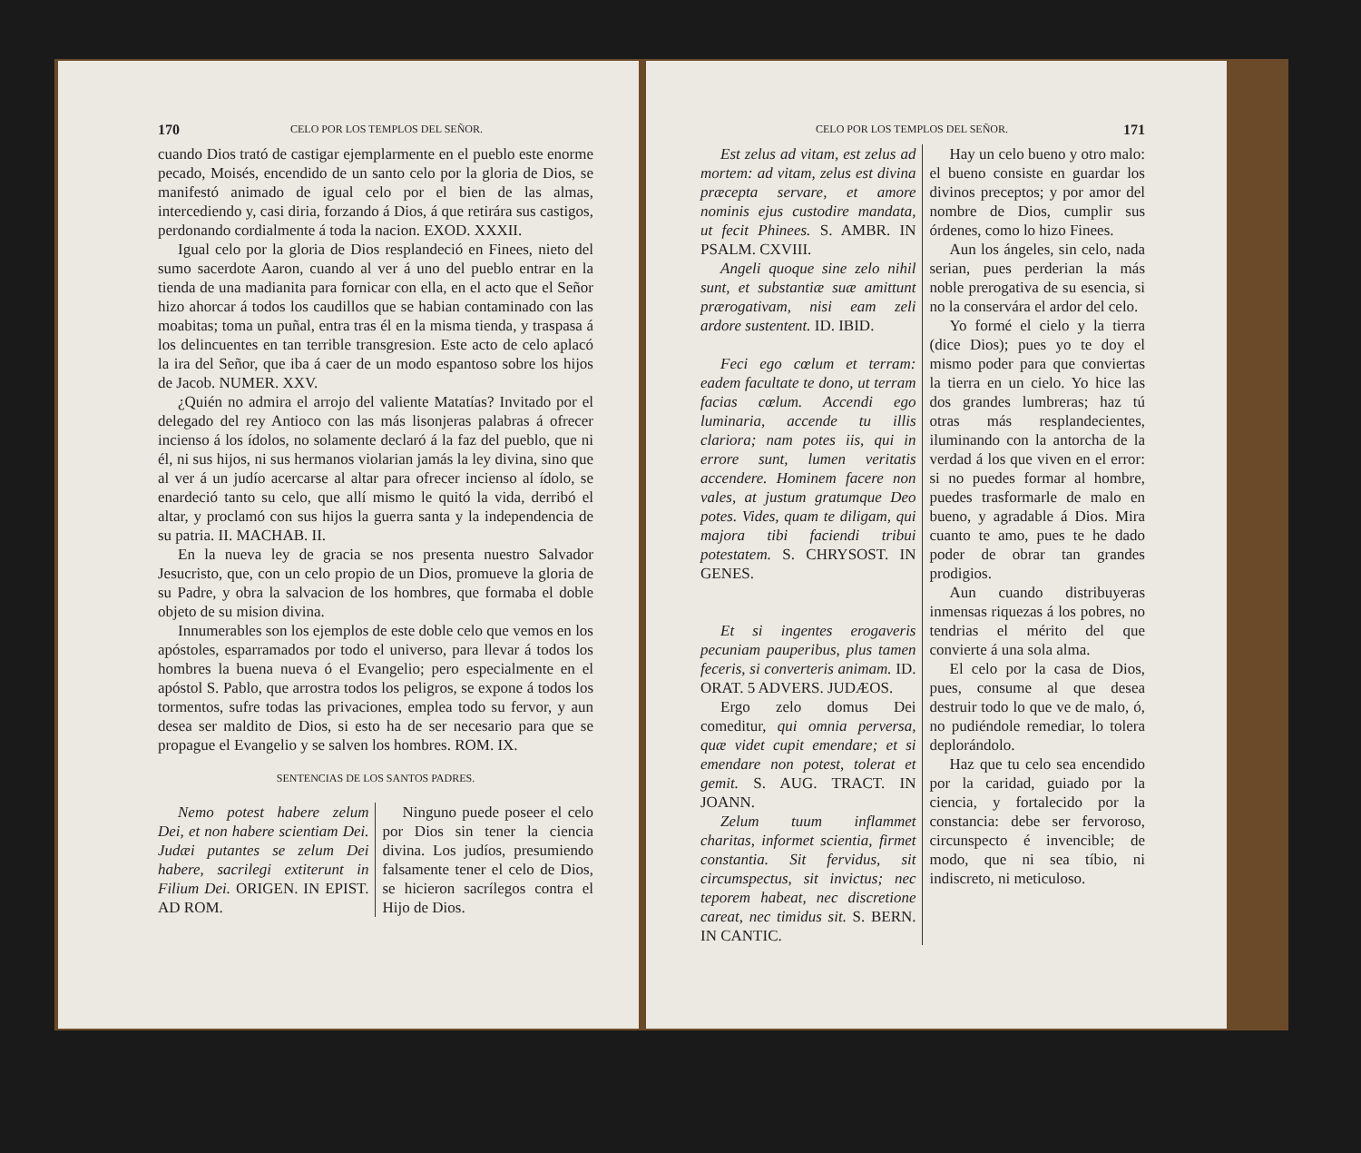170 CELO POR LOS TEMPLOS DEL SEÑOR.
cuando Dios trató de castigar ejemplarmente en el pueblo este enorme pecado, Moisés, encendido de un santo celo por la gloria de Dios, se manifestó animado de igual celo por el bien de las almas, intercediendo y, casi diria, forzando á Dios, á que retirára sus castigos, perdonando cordialmente á toda la nacion. EXOD. XXXII.
Igual celo por la gloria de Dios resplandeció en Finees, nieto del sumo sacerdote Aaron, cuando al ver á uno del pueblo entrar en la tienda de una madianita para fornicar con ella, en el acto que el Señor hizo ahorcar á todos los caudillos que se habian contaminado con las moabitas; toma un puñal, entra tras él en la misma tienda, y traspasa á los delincuentes en tan terrible transgresion. Este acto de celo aplacó la ira del Señor, que iba á caer de un modo espantoso sobre los hijos de Jacob. NUMER. XXV.
¿Quién no admira el arrojo del valiente Matatías? Invitado por el delegado del rey Antioco con las más lisonjeras palabras á ofrecer incienso á los ídolos, no solamente declaró á la faz del pueblo, que ni él, ni sus hijos, ni sus hermanos violarian jamás la ley divina, sino que al ver á un judío acercarse al altar para ofrecer incienso al ídolo, se enardeció tanto su celo, que allí mismo le quitó la vida, derribó el altar, y proclamó con sus hijos la guerra santa y la independencia de su patria. II. MACHAB. II.
En la nueva ley de gracia se nos presenta nuestro Salvador Jesucristo, que, con un celo propio de un Dios, promueve la gloria de su Padre, y obra la salvacion de los hombres, que formaba el doble objeto de su mision divina.
Innumerables son los ejemplos de este doble celo que vemos en los apóstoles, esparramados por todo el universo, para llevar á todos los hombres la buena nueva ó el Evangelio; pero especialmente en el apóstol S. Pablo, que arrostra todos los peligros, se expone á todos los tormentos, sufre todas las privaciones, emplea todo su fervor, y aun desea ser maldito de Dios, si esto ha de ser necesario para que se propague el Evangelio y se salven los hombres. ROM. IX.
SENTENCIAS DE LOS SANTOS PADRES.
Nemo potest habere zelum Dei, et non habere scientiam Dei. Judæi putantes se zelum Dei habere, sacrilegi extiterunt in Filium Dei. ORIGEN. IN EPIST. AD ROM.
Ninguno puede poseer el celo por Dios sin tener la ciencia divina. Los judíos, presumiendo falsamente tener el celo de Dios, se hicieron sacrílegos contra el Hijo de Dios.
CELO POR LOS TEMPLOS DEL SEÑOR. 171
Est zelus ad vitam, est zelus ad mortem: ad vitam, zelus est divina præcepta servare, et amore nominis ejus custodire mandata, ut fecit Phinees. S. AMBR. IN PSALM. CXVIII.
Angeli quoque sine zelo nihil sunt, et substantiæ suæ amittunt prærogativam, nisi eam zeli ardore sustentent. ID. IBID.
Feci ego cœlum et terram: eadem facultate te dono, ut terram facias cœlum. Accendi ego luminaria, accende tu illis clariora; nam potes iis, qui in errore sunt, lumen veritatis accendere. Hominem facere non vales, at justum gratumque Deo potes. Vides, quam te diligam, qui majora tibi faciendi tribui potestatem. S. CHRYSOST. IN GENES.
Et si ingentes erogaveris pecuniam pauperibus, plus tamen feceris, si converteris animam. ID. ORAT. 5 ADVERS. JUDÆOS.
Ergo zelo domus Dei comeditur, qui omnia perversa, quæ videt cupit emendare; et si emendare non potest, tolerat et gemit. S. AUG. TRACT. IN JOANN.
Zelum tuum inflammet charitas, informet scientia, firmet constantia. Sit fervidus, sit circumspectus, sit invictus; nec teporem habeat, nec discretione careat, nec timidus sit. S. BERN. IN CANTIC.
Hay un celo bueno y otro malo: el bueno consiste en guardar los divinos preceptos; y por amor del nombre de Dios, cumplir sus órdenes, como lo hizo Finees.
Aun los ángeles, sin celo, nada serian, pues perderian la más noble prerogativa de su esencia, si no la conservára el ardor del celo.
Yo formé el cielo y la tierra (dice Dios); pues yo te doy el mismo poder para que conviertas la tierra en un cielo. Yo hice las dos grandes lumbreras; haz tú otras más resplandecientes, iluminando con la antorcha de la verdad á los que viven en el error: si no puedes formar al hombre, puedes trasformarle de malo en bueno, y agradable á Dios. Mira cuanto te amo, pues te he dado poder de obrar tan grandes prodigios.
Aun cuando distribuyeras inmensas riquezas á los pobres, no tendrias el mérito del que convierte á una sola alma.
El celo por la casa de Dios, pues, consume al que desea destruir todo lo que ve de malo, ó, no pudiéndole remediar, lo tolera deplorándolo.
Haz que tu celo sea encendido por la caridad, guiado por la ciencia, y fortalecido por la constancia: debe ser fervoroso, circunspecto é invencible; de modo, que ni sea tíbio, ni indiscreto, ni meticuloso.